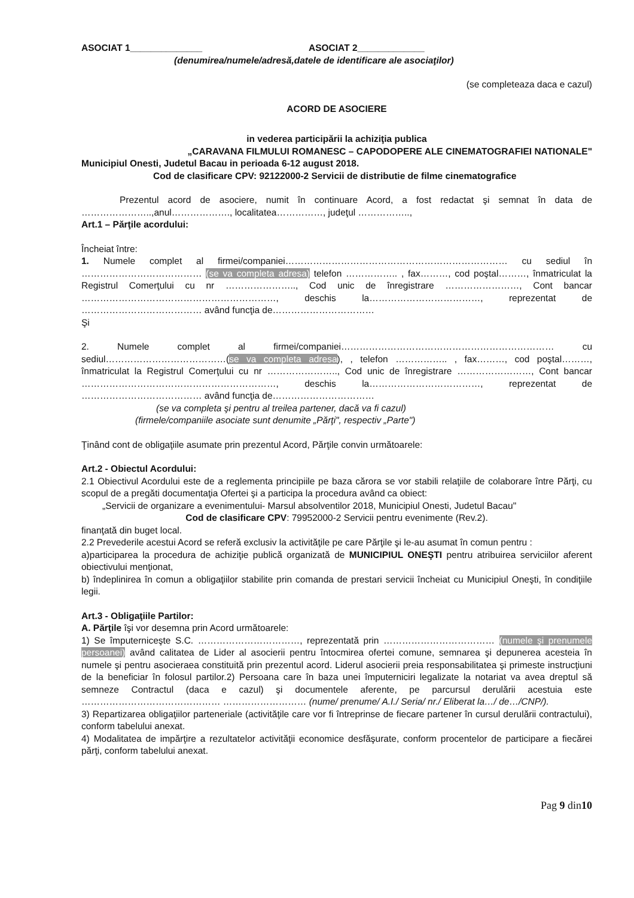ASOCIAT 1______________ ASOCIAT 2_____________
(denumirea/numele/adresă,datele de identificare ale asociaţilor)
(se completeaza daca e cazul)
ACORD DE ASOCIERE
in vederea participării la achiziţia publica
„CARAVANA FILMULUI ROMANESC – CAPODOPERE ALE CINEMATOGRAFIEI NATIONALE"
Municipiul Onesti, Judetul Bacau in perioada 6-12 august 2018.
Cod de clasificare CPV: 92122000-2 Servicii de distributie de filme cinematografice
Prezentul acord de asociere, numit în continuare Acord, a fost redactat şi semnat în data de …………………..,anul………………., localitatea……………, judeţul ……………..,
Art.1 – Părţile acordului:
Încheiat între:
1. Numele complet al firmei/companiei……………………………………………………………… cu sediul în ………………………………… (se va completa adresa) telefon …………….. , fax………, cod poştal………, înmatriculat la Registrul Comerţului cu nr ………………….., Cod unic de înregistrare ……………………, Cont bancar ………………………………………………………, deschis la………………………………, reprezentat de ………………………………… având funcţia de……………………………
Şi
2. Numele complet al firmei/companiei…………………………………………………………… cu sediul…………………………………(se va completa adresa), , telefon …………….. , fax………, cod poştal………, înmatriculat la Registrul Comerţului cu nr ………………….., Cod unic de înregistrare ……………………, Cont bancar ………………………………………………………, deschis la………………………………, reprezentat de ………………………………… având funcţia de……………………………
(se va completa şi pentru al treilea partener, dacă va fi cazul)
(firmele/companiile asociate sunt denumite „Părţi", respectiv „Parte")
Ţinând cont de obligaţiile asumate prin prezentul Acord, Părţile convin următoarele:
Art.2 - Obiectul Acordului:
2.1 Obiectivul Acordului este de a reglementa principiile pe baza cărora se vor stabili relaţiile de colaborare între Părţi, cu scopul de a pregăti documentaţia Ofertei şi a participa la procedura având ca obiect:
„Servicii de organizare a evenimentului- Marsul absolventilor 2018, Municipiul Onesti, Judetul Bacau"
Cod de clasificare CPV: 79952000-2 Servicii pentru evenimente (Rev.2).
finanţată din buget local.
2.2 Prevederile acestui Acord se referă exclusiv la activităţile pe care Părţile şi le-au asumat în comun pentru :
a)participarea la procedura de achiziţie publică organizată de MUNICIPIUL ONEŞTI pentru atribuirea serviciilor aferent obiectivului menţionat,
b) îndeplinirea în comun a obligaţiilor stabilite prin comanda de prestari servicii încheiat cu Municipiul Oneşti, în condiţiile legii.
Art.3 - Obligaţiile Partilor:
A. Părţile îşi vor desemna prin Acord următoarele:
1) Se împuterniceşte S.C. ……………………………, reprezentată prin ……………………………… (numele şi prenumele persoanei) având calitatea de Lider al asocierii pentru întocmirea ofertei comune, semnarea şi depunerea acesteia în numele şi pentru asocieraea constituită prin prezentul acord. Liderul asocierii preia responsabilitatea şi primeste instrucţiuni de la beneficiar în folosul partilor.2) Persoana care în baza unei împuterniciri legalizate la notariat va avea dreptul să semneze Contractul (daca e cazul) şi documentele aferente, pe parcursul derulării acestuia este ……………………………………… ……………………… (nume/ prenume/ A.I./ Seria/ nr./ Eliberat la…/ de…/CNP/).
3) Repartizarea obligaţiilor parteneriale (activităţile care vor fi întreprinse de fiecare partener în cursul derulării contractului), conform tabelului anexat.
4) Modalitatea de impărţire a rezultatelor activităţii economice desfăşurate, conform procentelor de participare a fiecărei părţi, conform tabelului anexat.
Pag 9 din10